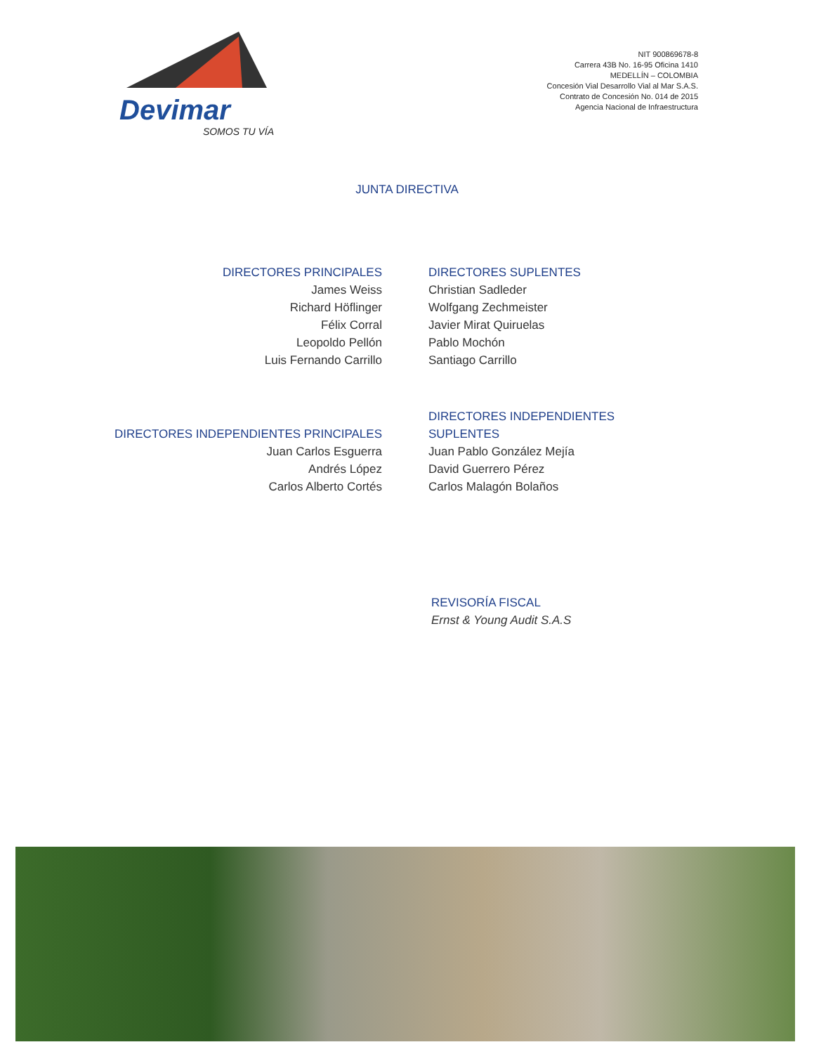Devimar
SOMOS TU VÍA
NIT 900869678-8
Carrera 43B No. 16-95 Oficina 1410
MEDELLÍN – COLOMBIA
Concesión Vial Desarrollo Vial al Mar S.A.S.
Contrato de Concesión No. 014 de 2015
Agencia Nacional de Infraestructura
JUNTA DIRECTIVA
DIRECTORES PRINCIPALES
James Weiss
Richard Höflinger
Félix Corral
Leopoldo Pellón
Luis Fernando Carrillo
DIRECTORES SUPLENTES
Christian Sadleder
Wolfgang Zechmeister
Javier Mirat Quiruelas
Pablo Mochón
Santiago Carrillo
DIRECTORES INDEPENDIENTES PRINCIPALES
Juan Carlos Esguerra
Andrés López
Carlos Alberto Cortés
DIRECTORES INDEPENDIENTES
SUPLENTES
Juan Pablo González Mejía
David Guerrero Pérez
Carlos Malagón Bolaños
REVISORÍA FISCAL
Ernst & Young Audit S.A.S